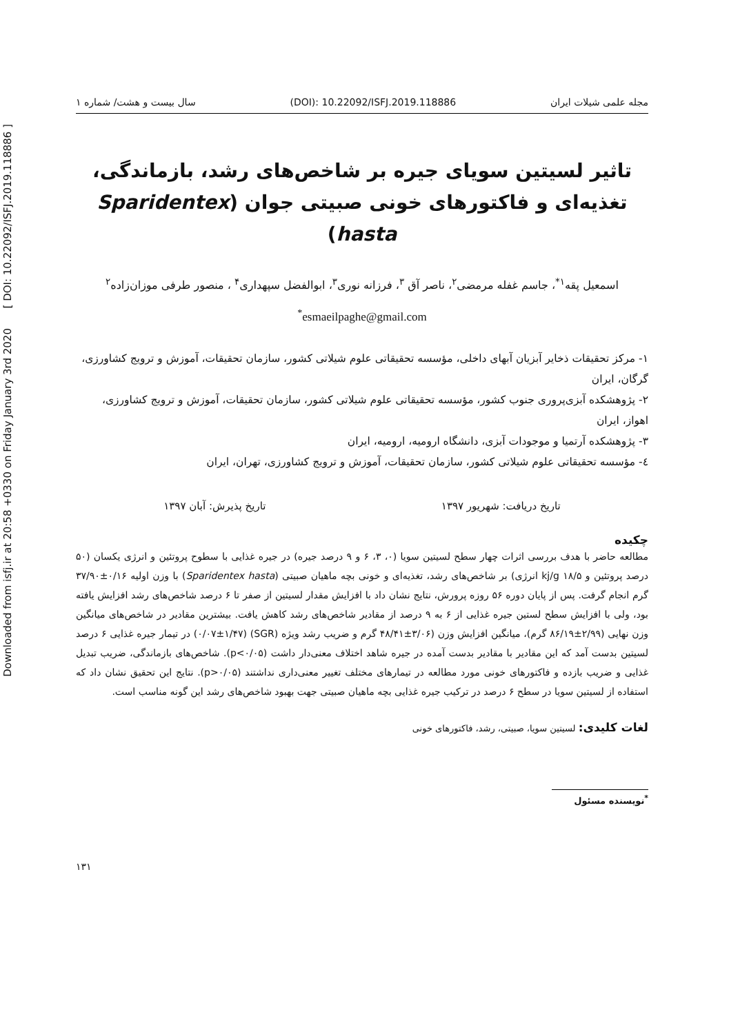Downloaded from isfj.ir at 20:58 +0330 on Friday January 3rd 2020 [ DOI: 10.22092/ISFJ.2019.118886 ]
مجله علمی شیلات ایران (DOI): 10.22092/ISFJ.2019.118886 سال بیست و هشت/ شماره ۱
تاثیر لسیتین سویای جیره بر شاخص‌های رشد، بازماندگی، تغذیه‌ای و فاکتورهای خونی صبیتی جوان (Sparidentex hasta)
اسمعیل پقه<sup>۱*</sup>، جاسم غفله مرمضی<sup>۲</sup>، ناصر آق <sup>۳</sup>، فرزانه نوری<sup>۳</sup>، ابوالفضل سپهداری<sup>۴</sup> ، منصور طرفی موزان‌زاده<sup>۲</sup>
<sup>*</sup> esmaeilpaghe@gmail.com
۱- مرکز تحقیقات ذخایر آبزیان آبهای داخلی، مؤسسه تحقیقاتی علوم شیلاتی کشور، سازمان تحقیقات، آموزش و ترویج کشاورزی، گرگان، ایران
۲- پژوهشکده آبزی‌پروری جنوب کشور، مؤسسه تحقیقاتی علوم شیلاتی کشور، سازمان تحقیقات، آموزش و ترویج کشاورزی، اهواز، ایران
۳- پژوهشکده آرتمیا و موجودات آبزی، دانشگاه ارومیه، ارومیه، ایران
٤- مؤسسه تحقیقاتی علوم شیلاتی کشور، سازمان تحقیقات، آموزش و ترویج کشاورزی، تهران، ایران
تاریخ دریافت: شهریور ۱۳۹۷ تاریخ پذیرش: آبان ۱۳۹۷
چکیده
مطالعه حاضر با هدف بررسی اثرات چهار سطح لسیتین سویا (۰، ۳، ۶ و ۹ درصد جیره) در جیره غذایی با سطوح پروتئین و انرژی یکسان (۵۰ درصد پروتئین و kj/g ۱۸/۵ انرژی) بر شاخص‌های رشد، تغذیه‌ای و خونی بچه ماهیان صبیتی (Sparidentex hasta) با وزن اولیه ۰/۱۶±۳۷/۹۰ گرم انجام گرفت. پس از پایان دوره ۵۶ روزه پرورش، نتایج نشان داد با افزایش مقدار لسیتین از صفر تا ۶ درصد شاخص‌های رشد افزایش یافته بود، ولی با افزایش سطح لستین جیره غذایی از ۶ به ۹ درصد از مقادیر شاخص‌های رشد کاهش یافت. بیشترین مقادیر در شاخص‌های میانگین وزن نهایی (۲/۹۹±۸۶/۱۹ گرم)، میانگین افزایش وزن (۳/۰۶±۴۸/۴۱ گرم و ضریب رشد ویژه (SGR) (۰/۰۷±۱/۴۷) در تیمار جیره غذایی ۶ درصد لسیتین بدست آمد که این مقادیر با مقادیر بدست آمده در جیره شاهد اختلاف معنی‌دار داشت (p<۰/۰۵). شاخص‌های بازماندگی، ضریب تبدیل غذایی و ضریب بازده و فاکتورهای خونی مورد مطالعه در تیمارهای مختلف تغییر معنی‌داری نداشتند (p>۰/۰۵). نتایج این تحقیق نشان داد که استفاده از لسیتین سویا در سطح ۶ درصد در ترکیب جیره غذایی بچه ماهیان صبیتی جهت بهبود شاخص‌های رشد این گونه مناسب است.
لغات کلیدی: لسیتین سویا، صبیتی، رشد، فاکتورهای خونی
<sup>*</sup> نویسنده مسئول
۱۳۱